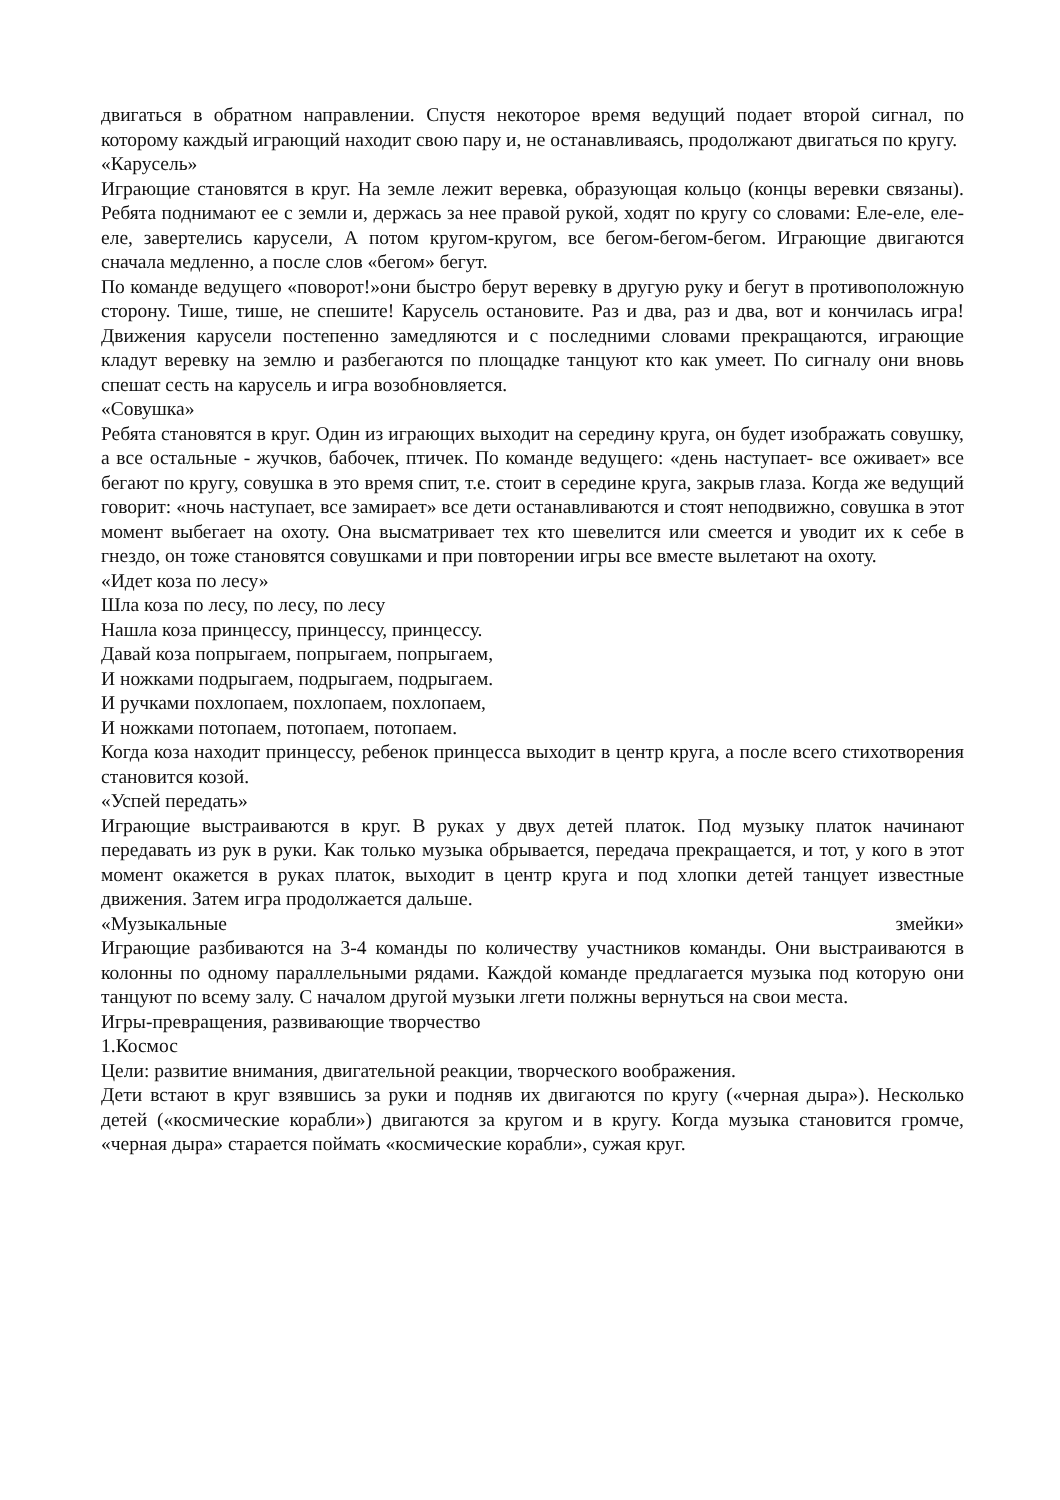двигаться в обратном направлении. Спустя некоторое время ведущий подает второй сигнал, по которому каждый играющий находит свою пару и, не останавливаясь, продолжают двигаться по кругу.
«Карусель»
Играющие становятся в круг. На земле лежит веревка, образующая кольцо (концы веревки связаны). Ребята поднимают ее с земли и, держась за нее правой рукой, ходят по кругу со словами: Еле-еле, еле-еле, завертелись карусели, А потом кругом-кругом, все бегом-бегом-бегом. Играющие двигаются сначала медленно, а после слов «бегом» бегут.
По команде ведущего «поворот!»они быстро берут веревку в другую руку и бегут в противоположную сторону. Тише, тише, не спешите! Карусель остановите. Раз и два, раз и два, вот и кончилась игра! Движения карусели постепенно замедляются и с последними словами прекращаются, играющие кладут веревку на землю и разбегаются по площадке танцуют кто как умеет. По сигналу они вновь спешат сесть на карусель и игра возобновляется.
«Совушка»
Ребята становятся в круг. Один из играющих выходит на середину круга, он будет изображать совушку, а все остальные - жучков, бабочек, птичек. По команде ведущего: «день наступает- все оживает» все бегают по кругу, совушка в это время спит, т.е. стоит в середине круга, закрыв глаза. Когда же ведущий говорит: «ночь наступает, все замирает» все дети останавливаются и стоят неподвижно, совушка в этот момент выбегает на охоту. Она высматривает тех кто шевелится или смеется и уводит их к себе в гнездо, он тоже становятся совушками и при повторении игры все вместе вылетают на охоту.
«Идет коза по лесу»
Шла коза по лесу, по лесу, по лесу
Нашла коза принцессу, принцессу, принцессу.
Давай коза попрыгаем, попрыгаем, попрыгаем,
И ножками подрыгаем, подрыгаем, подрыгаем.
И ручками похлопаем, похлопаем, похлопаем,
И ножками потопаем, потопаем, потопаем.
Когда коза находит принцессу, ребенок принцесса выходит в центр круга, а после всего стихотворения становится козой.
«Успей передать»
Играющие выстраиваются в круг. В руках у двух детей платок. Под музыку платок начинают передавать из рук в руки. Как только музыка обрывается, передача прекращается, и тот, у кого в этот момент окажется в руках платок, выходит в центр круга и под хлопки детей танцует известные движения. Затем игра продолжается дальше.
«Музыкальные змейки»
Играющие разбиваются на 3-4 команды по количеству участников команды. Они выстраиваются в колонны по одному параллельными рядами. Каждой команде предлагается музыка под которую они танцуют по всему залу. С началом другой музыки лгети полжны вернуться на свои места.
Игры-превращения, развивающие творчество
1.Космос
Цели: развитие внимания, двигательной реакции, творческого воображения.
Дети встают в круг взявшись за руки и подняв их двигаются по кругу («черная дыра»). Несколько детей («космические корабли») двигаются за кругом и в кругу. Когда музыка становится громче, «черная дыра» старается поймать «космические корабли», сужая круг.